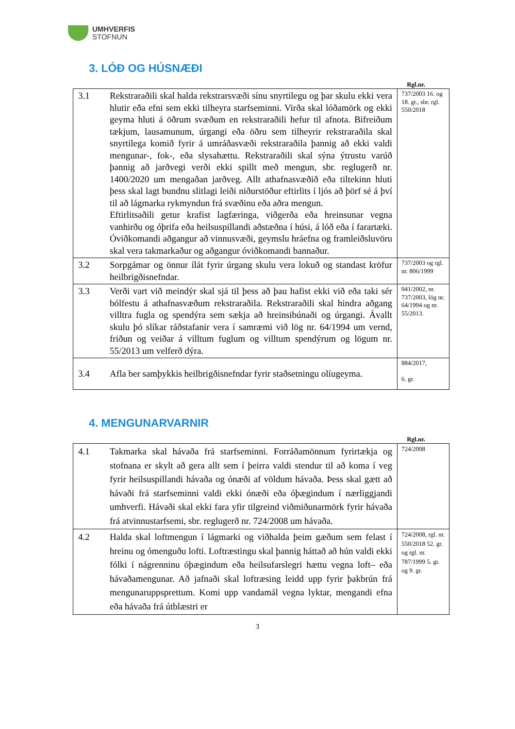UMHVERFIS
STOFNUN
3. LÓÐ OG HÚSNÆÐI
Rgl.nr.
| 3.1 | Rekstraraðili skal halda rekstrarsvæði sínu snyrtilegu og þar skulu ekki vera hlutir eða efni sem ekki tilheyra starfseminni. Virða skal lóðamörk og ekki geyma hluti á öðrum svæðum en rekstraraðili hefur til afnota. Bifreiðum tækjum, lausamunum, úrgangi eða öðru sem tilheyrir rekstraraðila skal snyrtilega komið fyrir á umráðasvæði rekstraraðila þannig að ekki valdi mengunar-, fok-, eða slysahættu. Rekstraraðili skal sýna ýtrustu varúð þannig að jarðvegi verði ekki spillt með mengun, sbr. reglugerð nr. 1400/2020 um mengaðan jarðveg. Allt athafnasvæðið eða tiltekinn hluti þess skal lagt bundnu slitlagi leiði niðurstöður eftirlits í ljós að þörf sé á því til að lágmarka rykmyndun frá svæðinu eða aðra mengun. Eftirlitsaðili getur krafist lagfæringa, viðgerða eða hreinsunar vegna vanhirðu og óþrifa eða heilsuspillandi aðstæðna í húsi, á lóð eða í farartæki. Óviðkomandi aðgangur að vinnusvæði, geymslu hráefna og framleiðsluvöru skal vera takmarkaður og aðgangur óviðkomandi bannaður. | 737/2003 16. og 18. gr., sbr. rgl. 550/2018 |
| 3.2 | Sorpgámar og önnur ílát fyrir úrgang skulu vera lokuð og standast kröfur heilbrigðisnefndar. | 737/2003 og rgl. nr. 806/1999 |
| 3.3 | Verði vart við meindýr skal sjá til þess að þau hafist ekki við eða taki sér bólfestu á athafnasvæðum rekstraraðila. Rekstraraðili skal hindra aðgang villtra fugla og spendýra sem sækja að hreinsibúnaði og úrgangi. Ávallt skulu þó slíkar ráðstafanir vera í samræmi við lög nr. 64/1994 um vernd, friðun og veiðar á villtum fuglum og villtum spendýrum og lögum nr. 55/2013 um velferð dýra. | 941/2002, nr. 737/2003, lög nr. 64/1994 og nr. 55/2013. |
| 3.4 | Afla ber samþykkis heilbrigðisnefndar fyrir staðsetningu olíugeyma. | 884/2017, 6. gr. |
4. MENGUNARVARNIR
Rgl.nr.
| 4.1 | Takmarka skal hávaða frá starfseminni. Forráðamönnum fyrirtækja og stofnana er skylt að gera allt sem í þeirra valdi stendur til að koma í veg fyrir heilsuspillandi hávaða og ónæði af völdum hávaða. Þess skal gætt að hávaði frá starfseminni valdi ekki ónæði eða óþægindum í nærliggjandi umhverfi. Hávaði skal ekki fara yfir tilgreind viðmiðunarmörk fyrir hávaða frá atvinnustarfsemi, sbr. reglugerð nr. 724/2008 um hávaða. | 724/2008 |
| 4.2 | Halda skal loftmengun í lágmarki og viðhalda þeim gæðum sem felast í hreinu og ómenguðu lofti. Loftræstingu skal þannig háttað að hún valdi ekki fólki í nágrenninu óþægindum eða heilsufarslegri hættu vegna loft– eða hávaðamengunar. Að jafnaði skal loftræsing leidd upp fyrir þakbrún frá mengunaruppsprettum. Komi upp vandamál vegna lyktar, mengandi efna eða hávaða frá útblæstri er | 724/2008, rgl. nr. 550/2018 52. gr. og rgl. nr. 787/1999 5. gr. og 9. gr. |
3